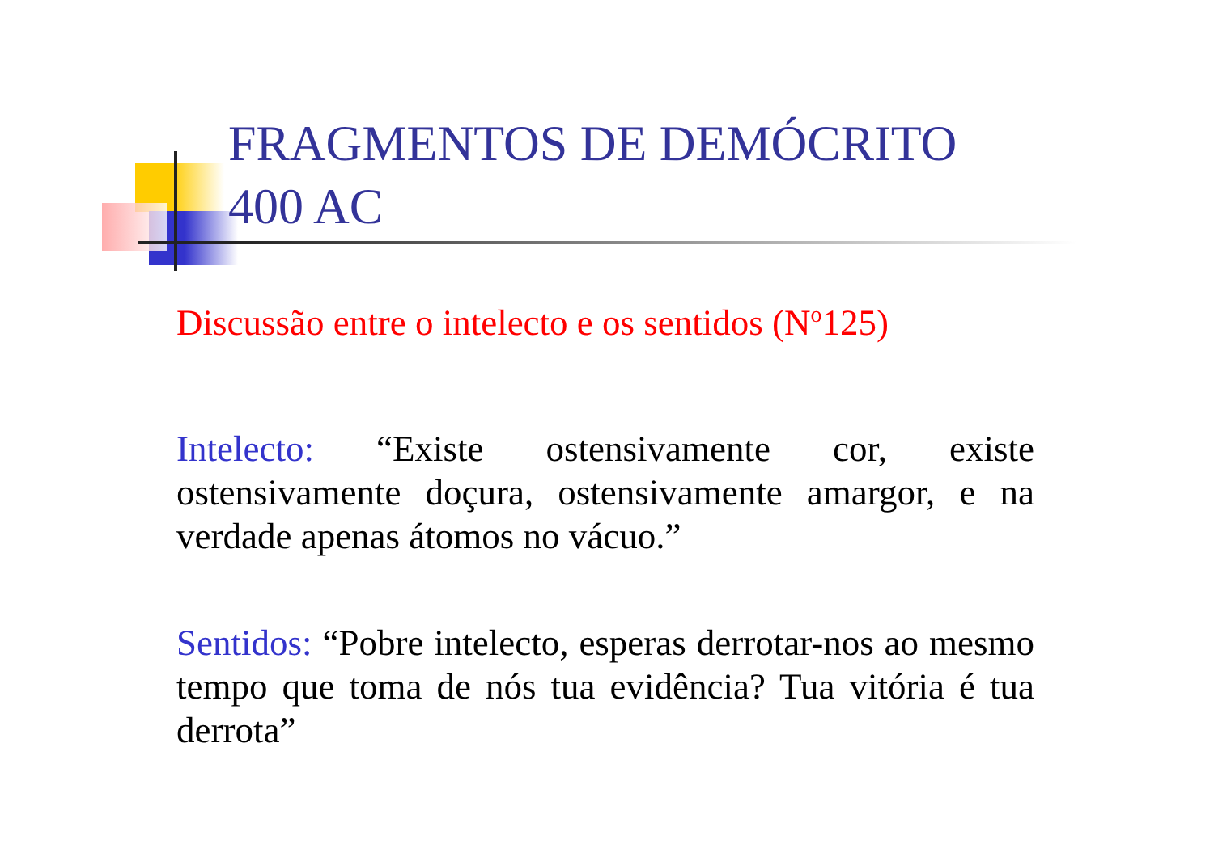FRAGMENTOS DE DEMÓCRITO
400 AC
Discussão entre o intelecto e os sentidos (N<sup>o</sup>125)
Intelecto: “Existe ostensivamente cor, existe ostensivamente doçura, ostensivamente amargor, e na verdade apenas átomos no vácuo.”
Sentidos: “Pobre intelecto, esperas derrotar-nos ao mesmo tempo que toma de nós tua evidência? Tua vitória é tua derrota”